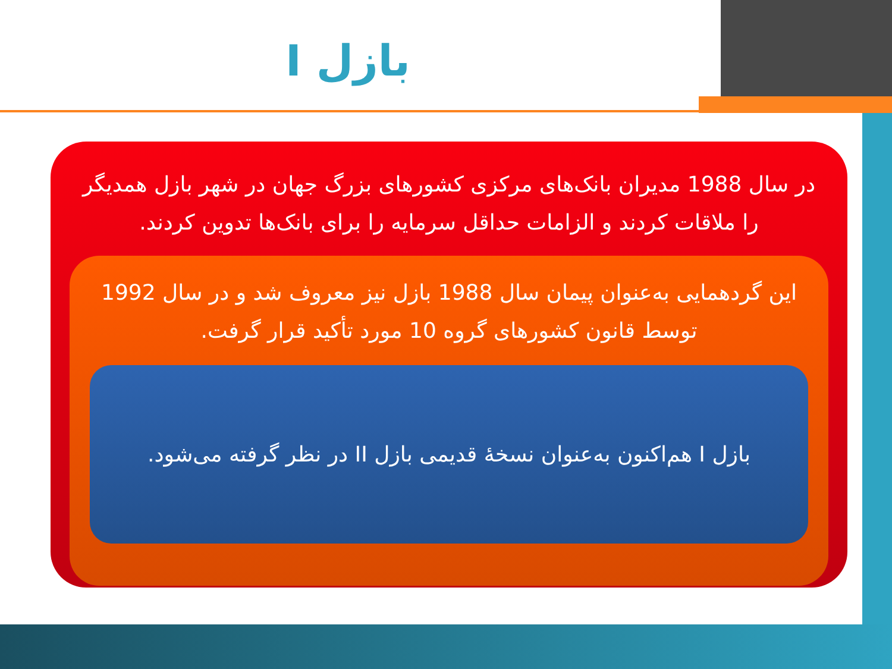بازل I
در سال 1988 مدیران بانک‌های مرکزی کشورهای بزرگ جهان در شهر بازل همدیگر را ملاقات کردند و الزامات حداقل سرمایه را برای بانک‌ها تدوین کردند.
این گردهمایی به‌عنوان پیمان سال 1988 بازل نیز معروف شد و در سال 1992 توسط قانون کشورهای گروه 10 مورد تأکید قرار گرفت.
بازل I هم‌اکنون به‌عنوان نسخهٔ قدیمی بازل II در نظر گرفته می‌شود.